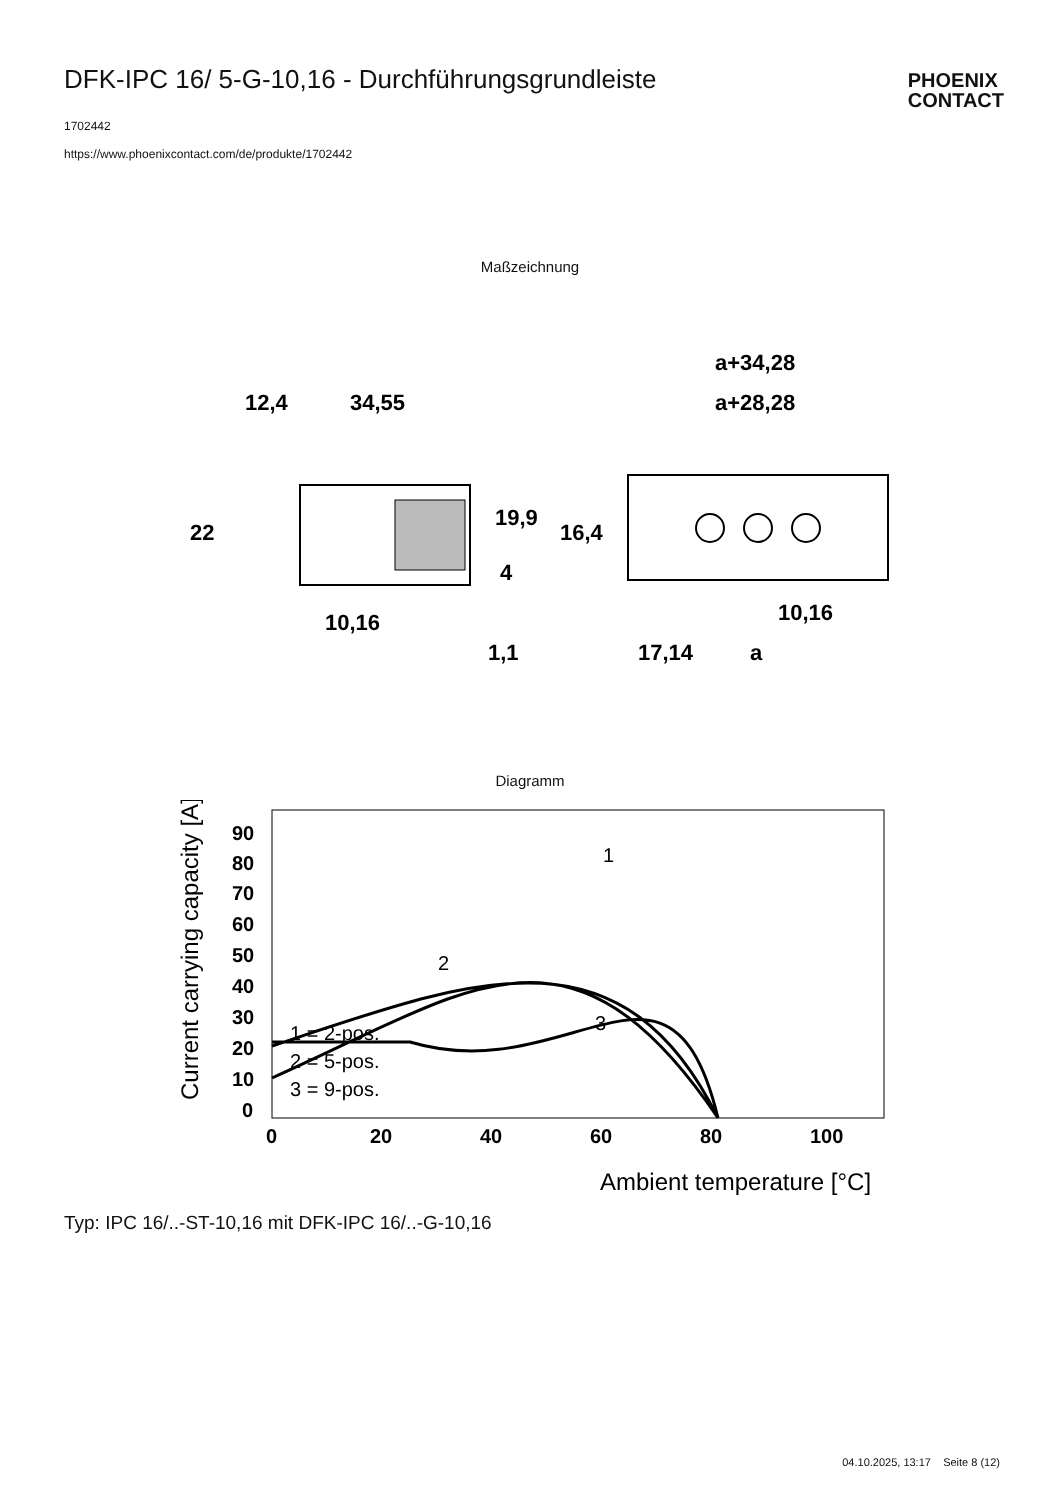DFK-IPC 16/ 5-G-10,16 - Durchführungsgrundleiste
1702442
https://www.phoenixcontact.com/de/produkte/1702442
PHOENIX
CONTACT
Maßzeichnung
12,4
34,55
a+34,28
a+28,28
22
19,9
4
16,4
10,16
1,1
10,16
17,14
a
Diagramm
90
80
70
60
50
40
30
20
10
0
0
20
40
60
80
100
1 = 2-pos.
2 = 5-pos.
3 = 9-pos.
1
2
3
Ambient temperature [°C]
Current carrying capacity [A]
Typ: IPC 16/..-ST-10,16 mit DFK-IPC 16/..-G-10,16
04.10.2025, 13:17 Seite 8 (12)